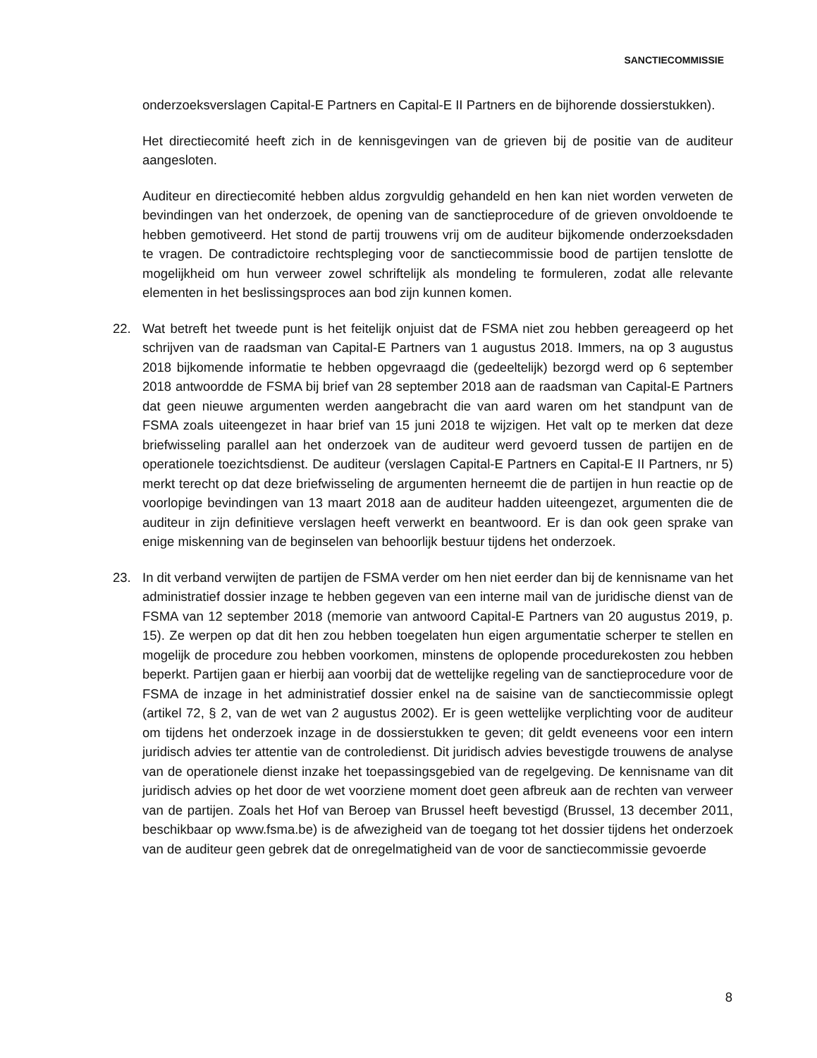SANCTIECOMMISSIE
onderzoeksverslagen Capital-E Partners en Capital-E II Partners en de bijhorende dossierstukken).
Het directiecomité heeft zich in de kennisgevingen van de grieven bij de positie van de auditeur aangesloten.
Auditeur en directiecomité hebben aldus zorgvuldig gehandeld en hen kan niet worden verweten de bevindingen van het onderzoek, de opening van de sanctieprocedure of de grieven onvoldoende te hebben gemotiveerd. Het stond de partij trouwens vrij om de auditeur bijkomende onderzoeksdaden te vragen. De contradictoire rechtspleging voor de sanctiecommissie bood de partijen tenslotte de mogelijkheid om hun verweer zowel schriftelijk als mondeling te formuleren, zodat alle relevante elementen in het beslissingsproces aan bod zijn kunnen komen.
22. Wat betreft het tweede punt is het feitelijk onjuist dat de FSMA niet zou hebben gereageerd op het schrijven van de raadsman van Capital-E Partners van 1 augustus 2018. Immers, na op 3 augustus 2018 bijkomende informatie te hebben opgevraagd die (gedeeltelijk) bezorgd werd op 6 september 2018 antwoordde de FSMA bij brief van 28 september 2018 aan de raadsman van Capital-E Partners dat geen nieuwe argumenten werden aangebracht die van aard waren om het standpunt van de FSMA zoals uiteengezet in haar brief van 15 juni 2018 te wijzigen. Het valt op te merken dat deze briefwisseling parallel aan het onderzoek van de auditeur werd gevoerd tussen de partijen en de operationele toezichtsdienst. De auditeur (verslagen Capital-E Partners en Capital-E II Partners, nr 5) merkt terecht op dat deze briefwisseling de argumenten herneemt die de partijen in hun reactie op de voorlopige bevindingen van 13 maart 2018 aan de auditeur hadden uiteengezet, argumenten die de auditeur in zijn definitieve verslagen heeft verwerkt en beantwoord. Er is dan ook geen sprake van enige miskenning van de beginselen van behoorlijk bestuur tijdens het onderzoek.
23. In dit verband verwijten de partijen de FSMA verder om hen niet eerder dan bij de kennisname van het administratief dossier inzage te hebben gegeven van een interne mail van de juridische dienst van de FSMA van 12 september 2018 (memorie van antwoord Capital-E Partners van 20 augustus 2019, p. 15). Ze werpen op dat dit hen zou hebben toegelaten hun eigen argumentatie scherper te stellen en mogelijk de procedure zou hebben voorkomen, minstens de oplopende procedurekosten zou hebben beperkt. Partijen gaan er hierbij aan voorbij dat de wettelijke regeling van de sanctieprocedure voor de FSMA de inzage in het administratief dossier enkel na de saisine van de sanctiecommissie oplegt (artikel 72, § 2, van de wet van 2 augustus 2002). Er is geen wettelijke verplichting voor de auditeur om tijdens het onderzoek inzage in de dossierstukken te geven; dit geldt eveneens voor een intern juridisch advies ter attentie van de controledienst. Dit juridisch advies bevestigde trouwens de analyse van de operationele dienst inzake het toepassingsgebied van de regelgeving. De kennisname van dit juridisch advies op het door de wet voorziene moment doet geen afbreuk aan de rechten van verweer van de partijen. Zoals het Hof van Beroep van Brussel heeft bevestigd (Brussel, 13 december 2011, beschikbaar op www.fsma.be) is de afwezigheid van de toegang tot het dossier tijdens het onderzoek van de auditeur geen gebrek dat de onregelmatigheid van de voor de sanctiecommissie gevoerde
8